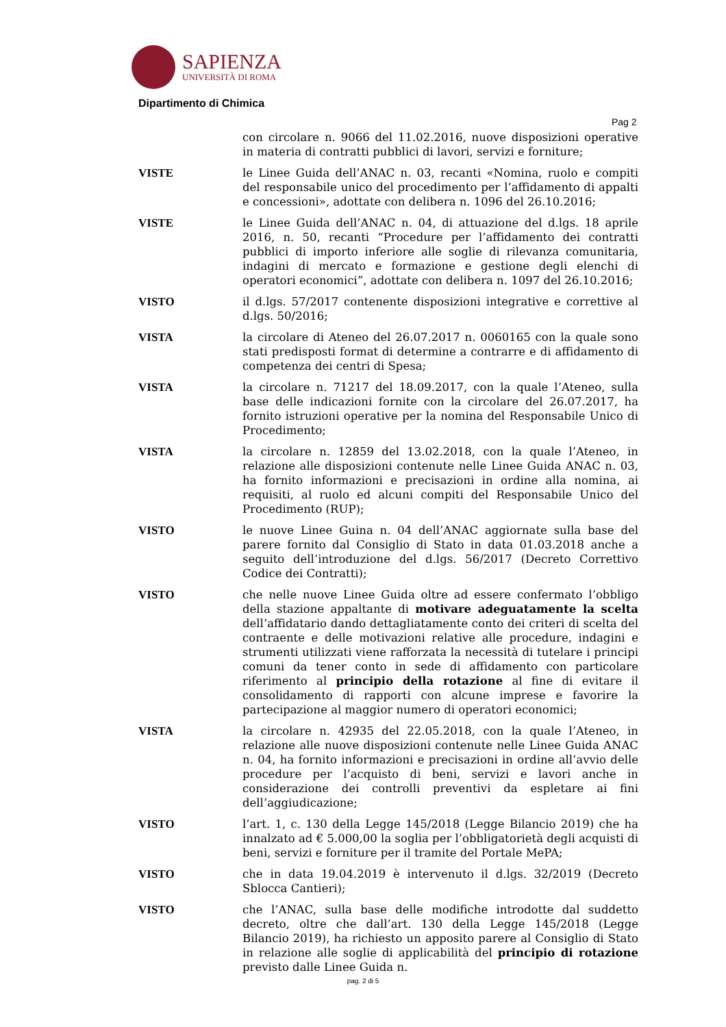SAPIENZA
UNIVERSITÀ DI ROMA
Dipartimento di Chimica
Pag 2
con circolare n. 9066 del 11.02.2016, nuove disposizioni operative in materia di contratti pubblici di lavori, servizi e forniture;
VISTE le Linee Guida dell’ANAC n. 03, recanti «Nomina, ruolo e compiti del responsabile unico del procedimento per l’affidamento di appalti e concessioni», adottate con delibera n. 1096 del 26.10.2016;
VISTE le Linee Guida dell’ANAC n. 04, di attuazione del d.lgs. 18 aprile 2016, n. 50, recanti “Procedure per l’affidamento dei contratti pubblici di importo inferiore alle soglie di rilevanza comunitaria, indagini di mercato e formazione e gestione degli elenchi di operatori economici”, adottate con delibera n. 1097 del 26.10.2016;
VISTO il d.lgs. 57/2017 contenente disposizioni integrative e correttive al d.lgs. 50/2016;
VISTA la circolare di Ateneo del 26.07.2017 n. 0060165 con la quale sono stati predisposti format di determine a contrarre e di affidamento di competenza dei centri di Spesa;
VISTA la circolare n. 71217 del 18.09.2017, con la quale l’Ateneo, sulla base delle indicazioni fornite con la circolare del 26.07.2017, ha fornito istruzioni operative per la nomina del Responsabile Unico di Procedimento;
VISTA la circolare n. 12859 del 13.02.2018, con la quale l’Ateneo, in relazione alle disposizioni contenute nelle Linee Guida ANAC n. 03, ha fornito informazioni e precisazioni in ordine alla nomina, ai requisiti, al ruolo ed alcuni compiti del Responsabile Unico del Procedimento (RUP);
VISTO le nuove Linee Guina n. 04 dell’ANAC aggiornate sulla base del parere fornito dal Consiglio di Stato in data 01.03.2018 anche a seguito dell’introduzione del d.lgs. 56/2017 (Decreto Correttivo Codice dei Contratti);
VISTO che nelle nuove Linee Guida oltre ad essere confermato l’obbligo della stazione appaltante di motivare adeguatamente la scelta dell’affidatario dando dettagliatamente conto dei criteri di scelta del contraente e delle motivazioni relative alle procedure, indagini e strumenti utilizzati viene rafforzata la necessità di tutelare i principi comuni da tener conto in sede di affidamento con particolare riferimento al principio della rotazione al fine di evitare il consolidamento di rapporti con alcune imprese e favorire la partecipazione al maggior numero di operatori economici;
VISTA la circolare n. 42935 del 22.05.2018, con la quale l’Ateneo, in relazione alle nuove disposizioni contenute nelle Linee Guida ANAC n. 04, ha fornito informazioni e precisazioni in ordine all’avvio delle procedure per l’acquisto di beni, servizi e lavori anche in considerazione dei controlli preventivi da espletare ai fini dell’aggiudicazione;
VISTO l’art. 1, c. 130 della Legge 145/2018 (Legge Bilancio 2019) che ha innalzato ad € 5.000,00 la soglia per l’obbligatorietà degli acquisti di beni, servizi e forniture per il tramite del Portale MePA;
VISTO che in data 19.04.2019 è intervenuto il d.lgs. 32/2019 (Decreto Sblocca Cantieri);
VISTO che l’ANAC, sulla base delle modifiche introdotte dal suddetto decreto, oltre che dall’art. 130 della Legge 145/2018 (Legge Bilancio 2019), ha richiesto un apposito parere al Consiglio di Stato in relazione alle soglie di applicabilità del principio di rotazione previsto dalle Linee Guida n.
pag. 2 di 5